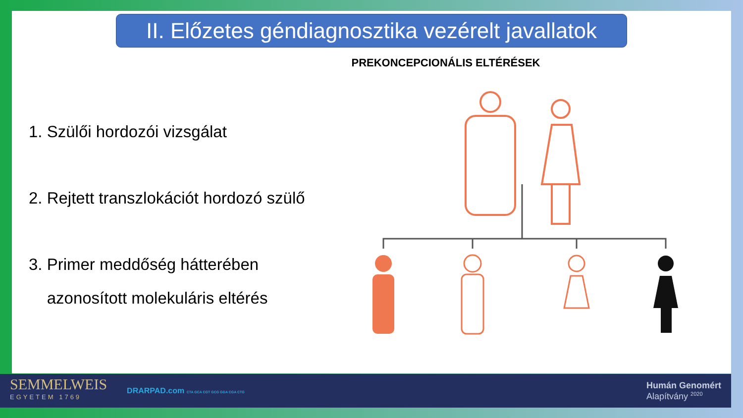II. Előzetes géndiagnosztika vezérelt javallatok
PREKONCEPCIONÁLIS ELTÉRÉSEK
1. Szülői hordozói vizsgálat
2. Rejtett transzlokációt hordozó szülő
3. Primer meddőség hátterében
azonosított molekuláris eltérés
SEMMELWEIS
EGYETEM 1769
DRARPAD.com CTA GCA CGT GCG GGA CGA CTG
Humán Genomért
Alapítvány <sup>2020</sup>